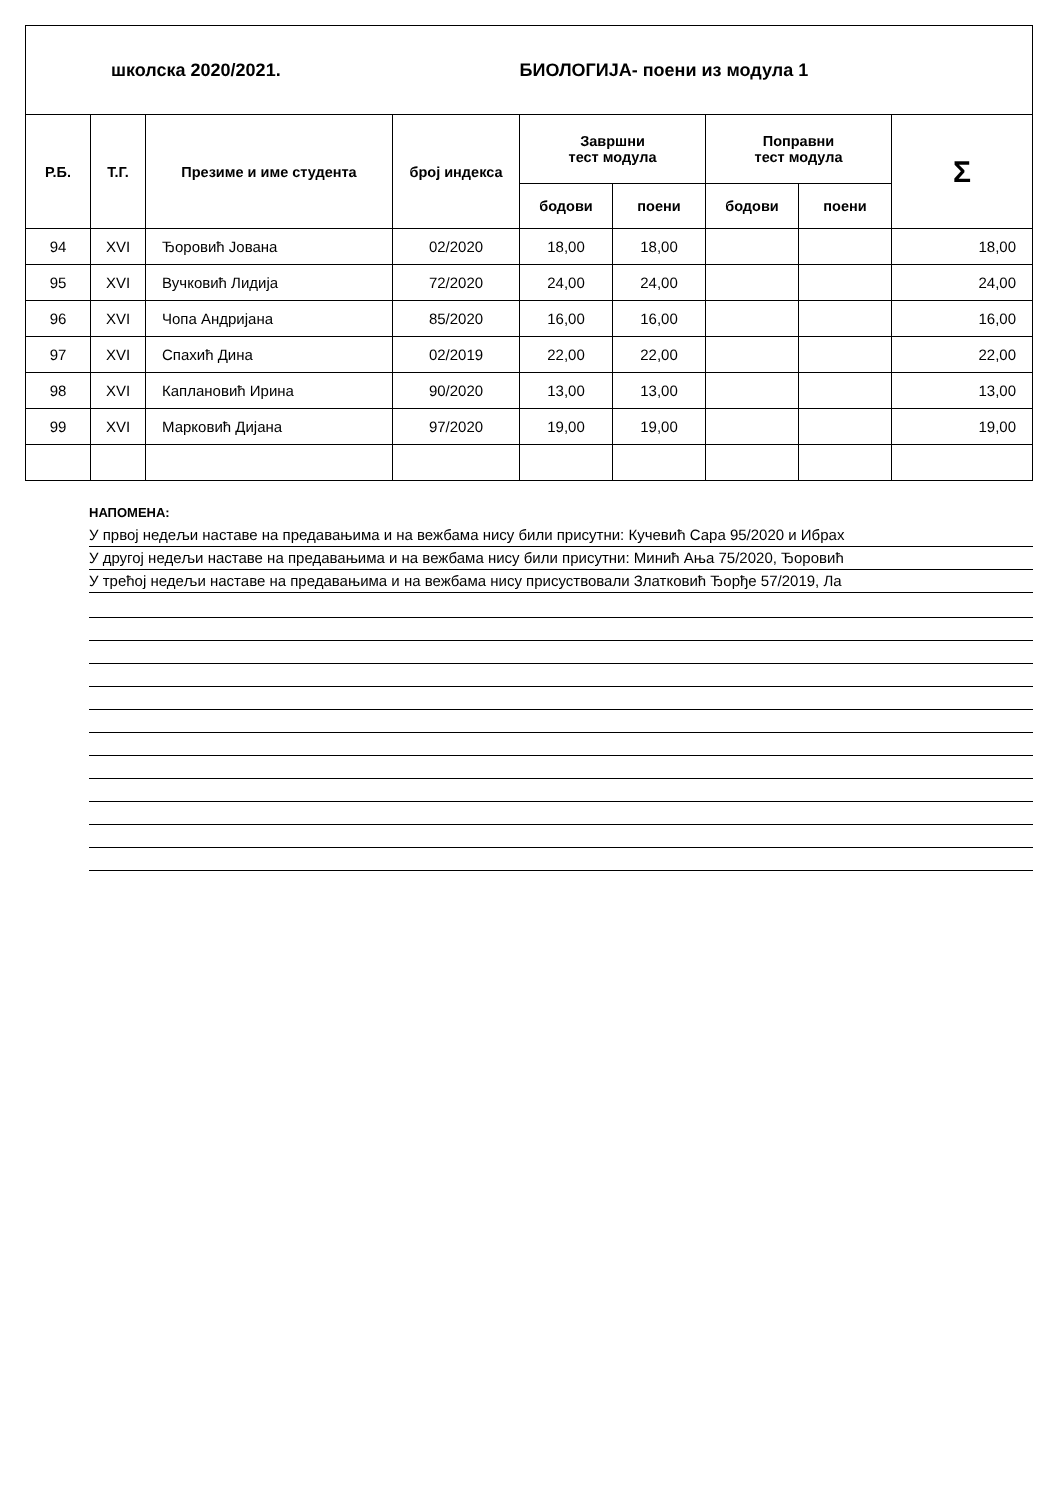| школска 2020/2021. | | | | БИОЛОГИЈА- поени из модула 1 | | | | |
| Р.Б. | Т.Г. | Презиме и име студента | број индекса | Завршни тест модула | | Поправни тест модула | | Σ |
| | | | | бодови | поени | бодови | поени | |
| 94 | XVI | Ђоровић Јована | 02/2020 | 18,00 | 18,00 | | | 18,00 |
| 95 | XVI | Вучковић Лидија | 72/2020 | 24,00 | 24,00 | | | 24,00 |
| 96 | XVI | Чопа Андријана | 85/2020 | 16,00 | 16,00 | | | 16,00 |
| 97 | XVI | Спахић Дина | 02/2019 | 22,00 | 22,00 | | | 22,00 |
| 98 | XVI | Каплановић Ирина | 90/2020 | 13,00 | 13,00 | | | 13,00 |
| 99 | XVI | Марковић Дијана | 97/2020 | 19,00 | 19,00 | | | 19,00 |
НАПОМЕНА:
У првој недељи наставе на предавањима и на вежбама нису били присутни: Кучевић Сара 95/2020 и Ибрах
У другој недељи наставе на предавањима и на вежбама нису били присутни: Минић Ања 75/2020, Ђоровић
У трећој недељи наставе на предавањима и на вежбама нису присуствовали Златковић Ђорђе 57/2019, Ла